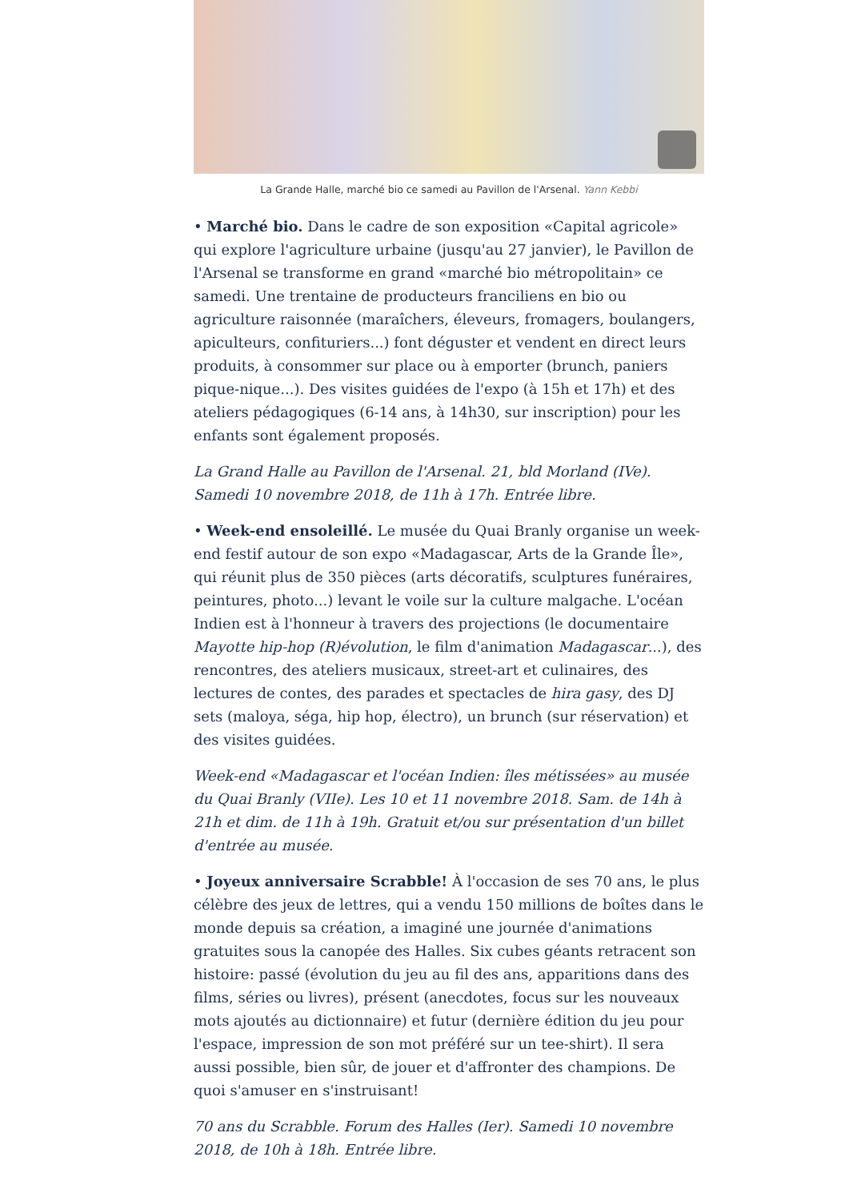La Grande Halle, marché bio ce samedi au Pavillon de l'Arsenal. Yann Kebbi
• Marché bio. Dans le cadre de son exposition «Capital agricole» qui explore l'agriculture urbaine (jusqu'au 27 janvier), le Pavillon de l'Arsenal se transforme en grand «marché bio métropolitain» ce samedi. Une trentaine de producteurs franciliens en bio ou agriculture raisonnée (maraîchers, éleveurs, fromagers, boulangers, apiculteurs, confituriers...) font déguster et vendent en direct leurs produits, à consommer sur place ou à emporter (brunch, paniers pique-nique...). Des visites guidées de l'expo (à 15h et 17h) et des ateliers pédagogiques (6-14 ans, à 14h30, sur inscription) pour les enfants sont également proposés.
La Grand Halle au Pavillon de l'Arsenal. 21, bld Morland (IVe). Samedi 10 novembre 2018, de 11h à 17h. Entrée libre.
• Week-end ensoleillé. Le musée du Quai Branly organise un week-end festif autour de son expo «Madagascar, Arts de la Grande Île», qui réunit plus de 350 pièces (arts décoratifs, sculptures funéraires, peintures, photo...) levant le voile sur la culture malgache. L'océan Indien est à l'honneur à travers des projections (le documentaire Mayotte hip-hop (R)évolution, le film d'animation Madagascar...), des rencontres, des ateliers musicaux, street-art et culinaires, des lectures de contes, des parades et spectacles de hira gasy, des DJ sets (maloya, séga, hip hop, électro), un brunch (sur réservation) et des visites guidées.
Week-end «Madagascar et l'océan Indien: îles métissées» au musée du Quai Branly (VIIe). Les 10 et 11 novembre 2018. Sam. de 14h à 21h et dim. de 11h à 19h. Gratuit et/ou sur présentation d'un billet d'entrée au musée.
• Joyeux anniversaire Scrabble! À l'occasion de ses 70 ans, le plus célèbre des jeux de lettres, qui a vendu 150 millions de boîtes dans le monde depuis sa création, a imaginé une journée d'animations gratuites sous la canopée des Halles. Six cubes géants retracent son histoire: passé (évolution du jeu au fil des ans, apparitions dans des films, séries ou livres), présent (anecdotes, focus sur les nouveaux mots ajoutés au dictionnaire) et futur (dernière édition du jeu pour l'espace, impression de son mot préféré sur un tee-shirt). Il sera aussi possible, bien sûr, de jouer et d'affronter des champions. De quoi s'amuser en s'instruisant!
70 ans du Scrabble. Forum des Halles (Ier). Samedi 10 novembre 2018, de 10h à 18h. Entrée libre.